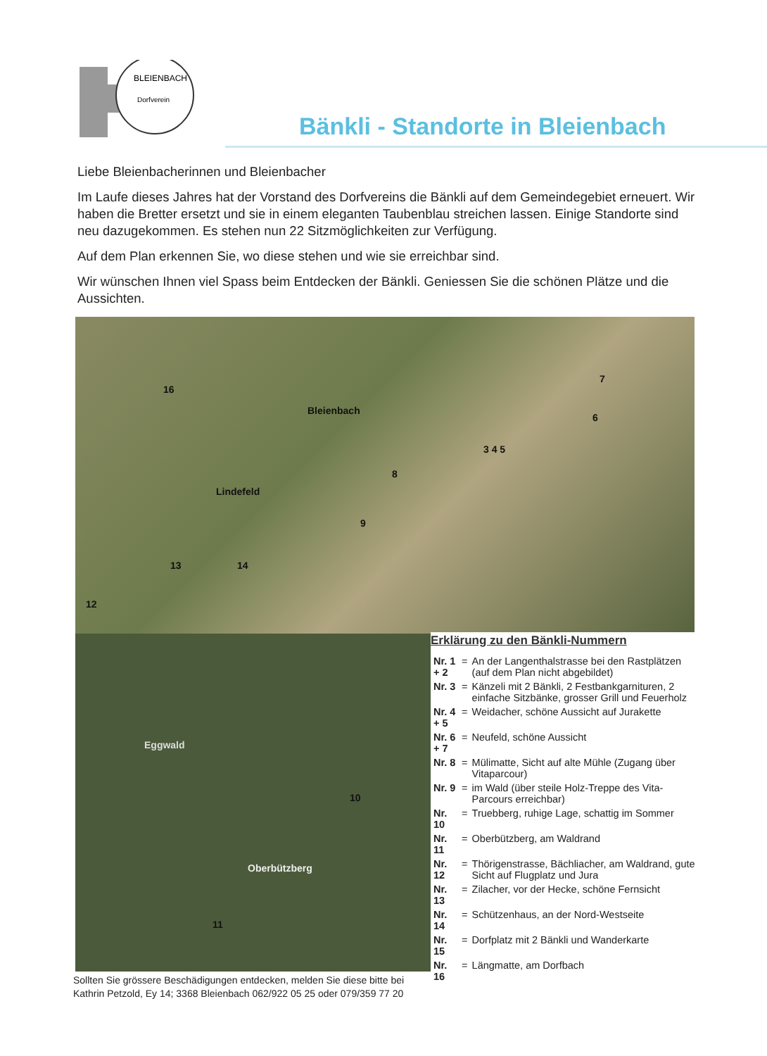BLEIENBACH
Dorfverein
Bänkli - Standorte in Bleienbach
Liebe Bleienbacherinnen und Bleienbacher
Im Laufe dieses Jahres hat der Vorstand des Dorfvereins die Bänkli auf dem Gemeindegebiet erneuert. Wir haben die Bretter ersetzt und sie in einem eleganten Taubenblau streichen lassen. Einige Standorte sind neu dazugekommen. Es stehen nun 22 Sitzmöglichkeiten zur Verfügung.
Auf dem Plan erkennen Sie, wo diese stehen und wie sie erreichbar sind.
Wir wünschen Ihnen viel Spass beim Entdecken der Bänkli. Geniessen Sie die schönen Plätze und die Aussichten.
16
Bleienbach
Lindefeld
3 4 5
7
6
8
9
13 14
12
Eggwald
10
Oberbützberg
11
Erklärung zu den Bänkli-Nummern
| Nr. 1 + 2 | = | An der Langenthalstrasse bei den Rastplätzen (auf dem Plan nicht abgebildet) |
| Nr. 3 | = | Känzeli mit 2 Bänkli, 2 Festbankgarnituren, 2 einfache Sitzbänke, grosser Grill und Feuerholz |
| Nr. 4 + 5 | = | Weidacher, schöne Aussicht auf Jurakette |
| Nr. 6 + 7 | = | Neufeld, schöne Aussicht |
| Nr. 8 | = | Mülimatte, Sicht auf alte Mühle (Zugang über Vitaparcour) |
| Nr. 9 | = | im Wald (über steile Holz-Treppe des Vita-Parcours erreichbar) |
| Nr. 10 | = | Truebberg, ruhige Lage, schattig im Sommer |
| Nr. 11 | = | Oberbützberg, am Waldrand |
| Nr. 12 | = | Thörigenstrasse, Bächliacher, am Waldrand, gute Sicht auf Flugplatz und Jura |
| Nr. 13 | = | Zilacher, vor der Hecke, schöne Fernsicht |
| Nr. 14 | = | Schützenhaus, an der Nord-Westseite |
| Nr. 15 | = | Dorfplatz mit 2 Bänkli und Wanderkarte |
| Nr. 16 | = | Längmatte, am Dorfbach |
Sollten Sie grössere Beschädigungen entdecken, melden Sie diese bitte bei
Kathrin Petzold, Ey 14; 3368 Bleienbach 062/922 05 25 oder 079/359 77 20